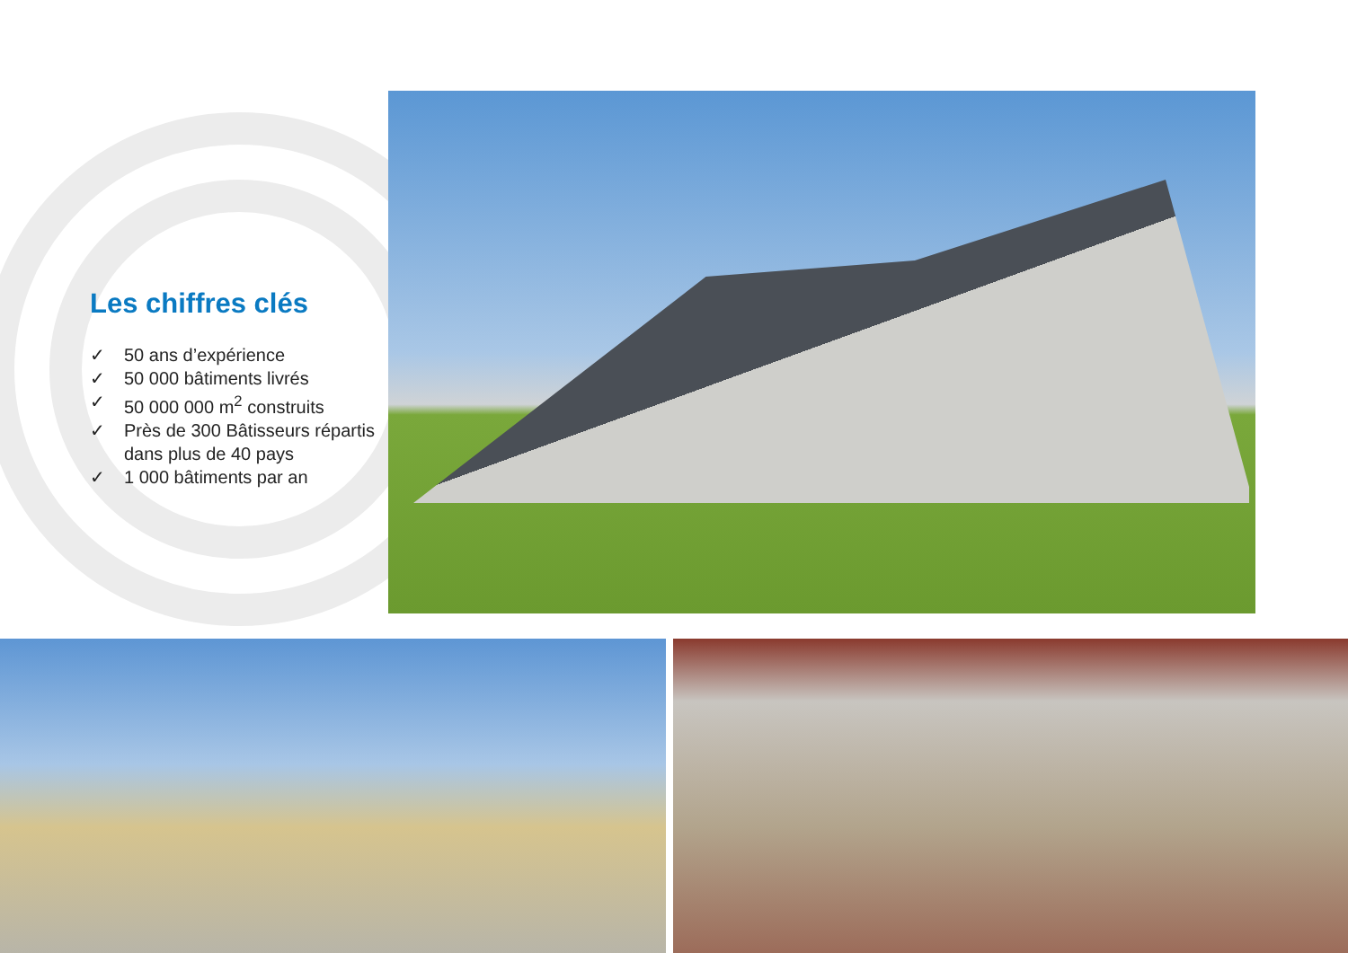Les chiffres clés
✓ 50 ans d’expérience
✓ 50 000 bâtiments livrés
✓ 50 000 000 m<sup>2</sup> construits
✓ Près de 300 Bâtisseurs répartis dans plus de 40 pays
✓ 1 000 bâtiments par an